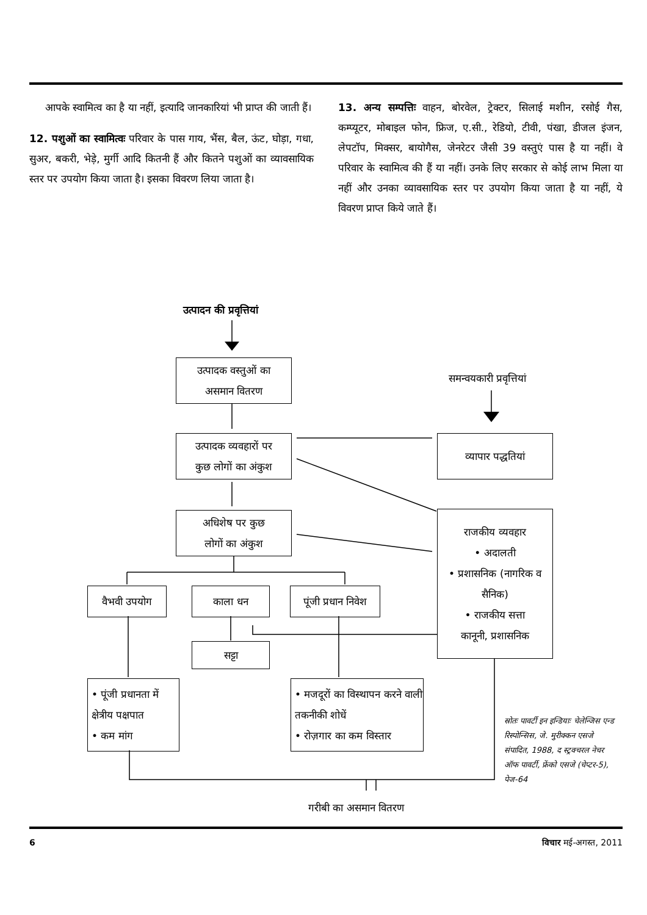आपके स्वामित्व का है या नहीं, इत्यादि जानकारियां भी प्राप्त की जाती हैं।
12. पशुओं का स्वामित्वः परिवार के पास गाय, भैंस, बैल, ऊंट, घोड़ा, गधा, सुअर, बकरी, भेड़े, मुर्गी आदि कितनी हैं और कितने पशुओं का व्यावसायिक स्तर पर उपयोग किया जाता है। इसका विवरण लिया जाता है।
13. अन्य सम्पत्तिः वाहन, बोरवेल, ट्रेक्टर, सिलाई मशीन, रसोई गैस, कम्प्यूटर, मोबाइल फोन, फ्रिज, ए.सी., रेडियो, टीवी, पंखा, डीजल इंजन, लेपटॉप, मिक्सर, बायोगैस, जेनरेटर जैसी 39 वस्तुएं पास है या नहीं। वे परिवार के स्वामित्व की हैं या नहीं। उनके लिए सरकार से कोई लाभ मिला या नहीं और उनका व्यावसायिक स्तर पर उपयोग किया जाता है या नहीं, ये विवरण प्राप्त किये जाते हैं।
उत्पादन की प्रवृत्तियां
समन्वयकारी प्रवृत्तियां
उत्पादक वस्तुओं का
असमान वितरण
उत्पादक व्यवहारों पर
कुछ लोगों का अंकुश
व्यापार पद्धतियां
अधिशेष पर कुछ
लोगों का अंकुश
राजकीय व्यवहार
• अदालती
• प्रशासनिक (नागरिक व सैनिक)
• राजकीय सत्ता
कानूनी, प्रशासनिक
वैभवी उपयोग काला धन
पूंजी प्रधान निवेश
सट्टा
• पूंजी प्रधानता में क्षेत्रीय पक्षपात
• कम मांग
• मजदूरों का विस्थापन करने वाली तकनीकी शोधें
• रोज़गार का कम विस्तार
गरीबी का असमान वितरण
स्रोतः पावर्टी इन इन्डियाः चेलेन्जिस एन्ड रिस्पोन्सिस, जे. मुरीक्कन एसजे संपादित, 1988, द स्ट्रक्चरल नेचर ऑफ पावर्टी, फ्रेंको एसजे (चेप्टर-5), पेज-64
6 विचार मई-अगस्त, 2011